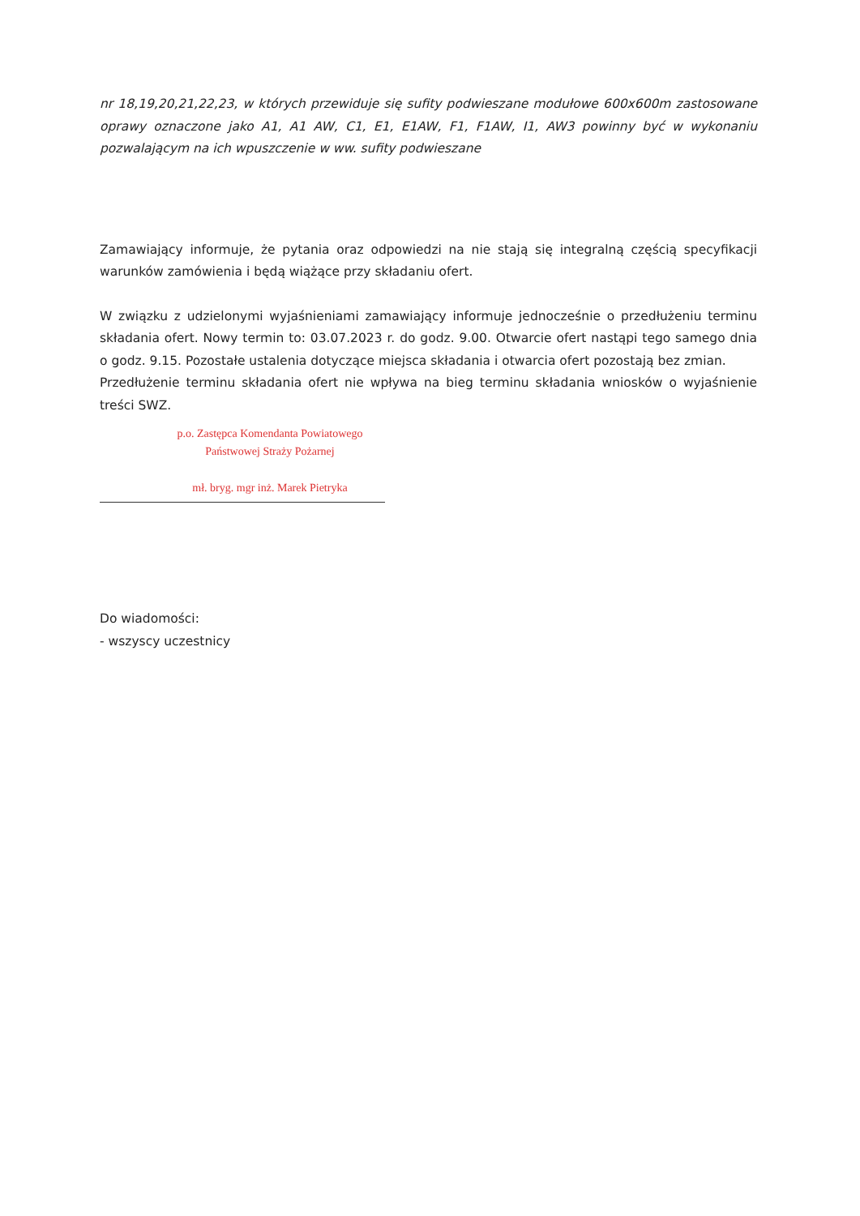nr 18,19,20,21,22,23, w których przewiduje się sufity podwieszane modułowe 600x600m zastosowane oprawy oznaczone jako A1, A1 AW, C1, E1, E1AW, F1, F1AW, I1, AW3 powinny być w wykonaniu pozwalającym na ich wpuszczenie w ww. sufity podwieszane
Zamawiający informuje, że pytania oraz odpowiedzi na nie stają się integralną częścią specyfikacji warunków zamówienia i będą wiążące przy składaniu ofert.
W związku z udzielonymi wyjaśnieniami zamawiający informuje jednocześnie o przedłużeniu terminu składania ofert. Nowy termin to: 03.07.2023 r. do godz. 9.00. Otwarcie ofert nastąpi tego samego dnia o godz. 9.15. Pozostałe ustalenia dotyczące miejsca składania i otwarcia ofert pozostają bez zmian.
Przedłużenie terminu składania ofert nie wpływa na bieg terminu składania wniosków o wyjaśnienie treści SWZ.
p.o. Zastępca Komendanta Powiatowego
Państwowej Straży Pożarnej
mł. bryg. mgr inż. Marek Pietryka
Do wiadomości:
- wszyscy uczestnicy